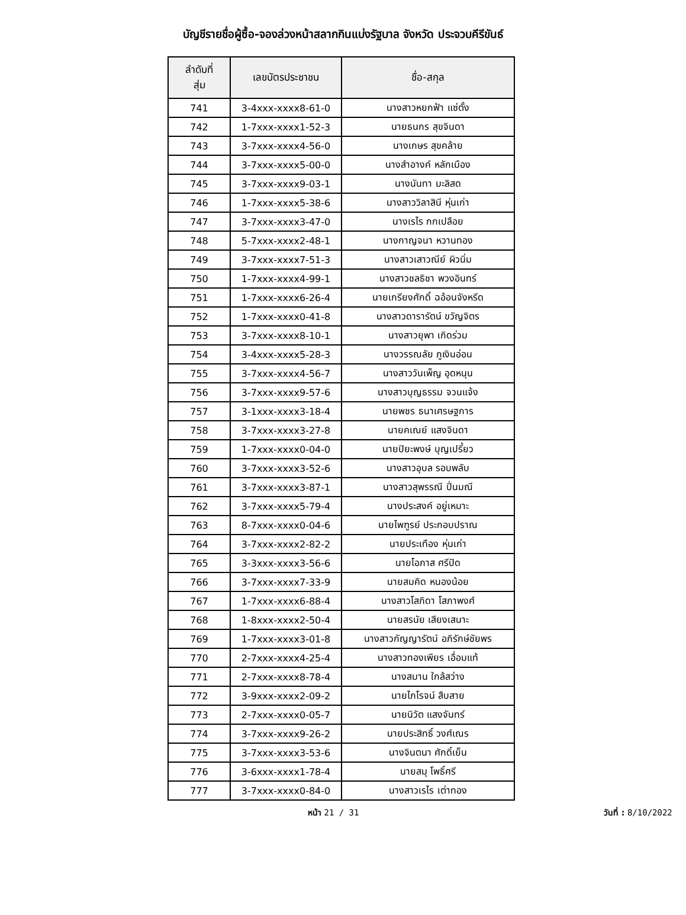บัญชีรายชื่อผู้ซื้อ-จองล่วงหน้าสลากกินแบ่งรัฐบาล จังหวัด ประจวบคีรีขันธ์
| ลำดับที่ สุ่ม | เลขบัตรประชาชน | ชื่อ-สกุล |
| --- | --- | --- |
| 741 | 3-4xxx-xxxx8-61-0 | นางสาวหยกฟ้า แซ่ตั้ง |
| 742 | 1-7xxx-xxxx1-52-3 | นายธนกร สุขจินดา |
| 743 | 3-7xxx-xxxx4-56-0 | นางเกษร สุขคล้าย |
| 744 | 3-7xxx-xxxx5-00-0 | นางสำอางค์ หลักเมือง |
| 745 | 3-7xxx-xxxx9-03-1 | นางนันทา มะลิสด |
| 746 | 1-7xxx-xxxx5-38-6 | นางสาววิลาสินี หุ่นเก่า |
| 747 | 3-7xxx-xxxx3-47-0 | นางเรไร กกเปลือย |
| 748 | 5-7xxx-xxxx2-48-1 | นางกาญจนา หวานทอง |
| 749 | 3-7xxx-xxxx7-51-3 | นางสาวเสาวณีย์ ผิวนิ่ม |
| 750 | 1-7xxx-xxxx4-99-1 | นางสาวชลธิชา พวงอินทร์ |
| 751 | 1-7xxx-xxxx6-26-4 | นายเกรียงศักดิ์ ฉอ้อนจังหรีด |
| 752 | 1-7xxx-xxxx0-41-8 | นางสาวดารารัตน์ ขวัญจิตร |
| 753 | 3-7xxx-xxxx8-10-1 | นางสาวยุพา เกิดร่วม |
| 754 | 3-4xxx-xxxx5-28-3 | นางวรรณลัย ภูเงินอ่อน |
| 755 | 3-7xxx-xxxx4-56-7 | นางสาววันเพ็ญ อุดหนุน |
| 756 | 3-7xxx-xxxx9-57-6 | นางสาวบุญธรรม จวนแจ้ง |
| 757 | 3-1xxx-xxxx3-18-4 | นายพชร ธนาเศรษฐการ |
| 758 | 3-7xxx-xxxx3-27-8 | นายคเณย์ แสงจินดา |
| 759 | 1-7xxx-xxxx0-04-0 | นายปิยะพงษ์ บุญเปรี้ยว |
| 760 | 3-7xxx-xxxx3-52-6 | นางสาวอุบล รอบพลับ |
| 761 | 3-7xxx-xxxx3-87-1 | นางสาวสุพรรณี ปิ่นมณี |
| 762 | 3-7xxx-xxxx5-79-4 | นางประสงค์ อยู่เหมาะ |
| 763 | 8-7xxx-xxxx0-04-6 | นายไพฑูรย์ ประกอบปราณ |
| 764 | 3-7xxx-xxxx2-82-2 | นายประเทือง หุ่นเก่า |
| 765 | 3-3xxx-xxxx3-56-6 | นายโอภาส ศรีปัด |
| 766 | 3-7xxx-xxxx7-33-9 | นายสมคิด หนองน้อย |
| 767 | 1-7xxx-xxxx6-88-4 | นางสาวโสภิดา โสภาพงศ์ |
| 768 | 1-8xxx-xxxx2-50-4 | นายสรนัย เสียงเสนาะ |
| 769 | 1-7xxx-xxxx3-01-8 | นางสาวกัญญารัตน์ อภิรักษ์ชัยพร |
| 770 | 2-7xxx-xxxx4-25-4 | นางสาวทองเพียร เอื่อมแท้ |
| 771 | 2-7xxx-xxxx8-78-4 | นางสมาน ใกล้สว่าง |
| 772 | 3-9xxx-xxxx2-09-2 | นายไภโรจน์ สืบสาย |
| 773 | 2-7xxx-xxxx0-05-7 | นายนิวัต แสงจันทร์ |
| 774 | 3-7xxx-xxxx9-26-2 | นายประสิทธิ์ วงศ์เณร |
| 775 | 3-7xxx-xxxx3-53-6 | นางจินตนา ศักดิ์เย็น |
| 776 | 3-6xxx-xxxx1-78-4 | นายสมุ โพธิ์ศรี |
| 777 | 3-7xxx-xxxx0-84-0 | นางสาวเรไร เต่าทอง |
หน้า 21 / 31 วันที่ : 8/10/2022